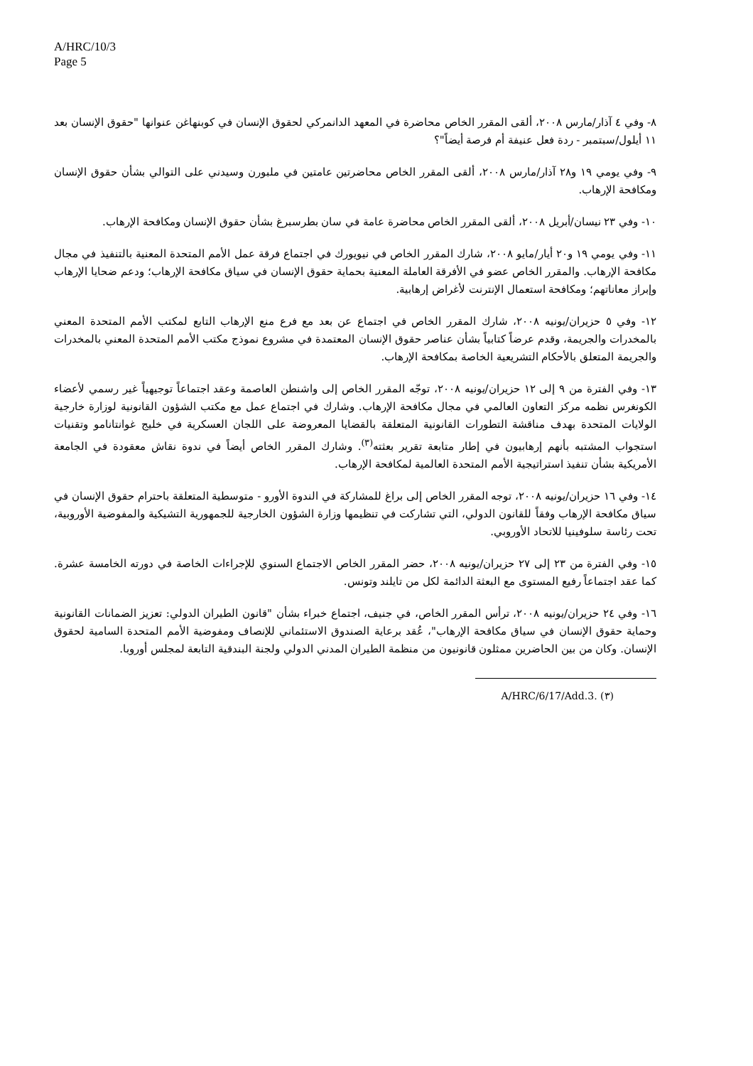A/HRC/10/3
Page 5
٨- وفي ٤ آذار/مارس ٢٠٠٨، ألقى المقرر الخاص محاضرة في المعهد الدانمركي لحقوق الإنسان في كوبنهاغن عنوانها "حقوق الإنسان بعد ١١ أيلول/سبتمبر - ردة فعل عنيفة أم فرصة أيضاً"؟
٩- وفي يومي ١٩ و٢٨ آذار/مارس ٢٠٠٨، ألقى المقرر الخاص محاضرتين عامتين في ملبورن وسيدني على التوالي بشأن حقوق الإنسان ومكافحة الإرهاب.
١٠- وفي ٢٣ نيسان/أبريل ٢٠٠٨، ألقى المقرر الخاص محاضرة عامة في سان بطرسبرغ بشأن حقوق الإنسان ومكافحة الإرهاب.
١١- وفي يومي ١٩ و٢٠ أيار/مايو ٢٠٠٨، شارك المقرر الخاص في نيويورك في اجتماع فرقة عمل الأمم المتحدة المعنية بالتنفيذ في مجال مكافحة الإرهاب. والمقرر الخاص عضو في الأفرقة العاملة المعنية بحماية حقوق الإنسان في سياق مكافحة الإرهاب؛ ودعم ضحايا الإرهاب وإبراز معاناتهم؛ ومكافحة استعمال الإنترنت لأغراض إرهابية.
١٢- وفي ٥ حزيران/يونيه ٢٠٠٨، شارك المقرر الخاص في اجتماع عن بعد مع فرع منع الإرهاب التابع لمكتب الأمم المتحدة المعني بالمخدرات والجريمة، وقدم عرضاً كتابياً بشأن عناصر حقوق الإنسان المعتمدة في مشروع نموذج مكتب الأمم المتحدة المعني بالمخدرات والجريمة المتعلق بالأحكام التشريعية الخاصة بمكافحة الإرهاب.
١٣- وفي الفترة من ٩ إلى ١٢ حزيران/يونيه ٢٠٠٨، توجّه المقرر الخاص إلى واشنطن العاصمة وعقد اجتماعاً توجيهياً غير رسمي لأعضاء الكونغرس نظمه مركز التعاون العالمي في مجال مكافحة الإرهاب. وشارك في اجتماع عمل مع مكتب الشؤون القانونية لوزارة خارجية الولايات المتحدة بهدف مناقشة التطورات القانونية المتعلقة بالقضايا المعروضة على اللجان العسكرية في خليج غوانتانامو وتقنيات استجواب المشتبه بأنهم إرهابيون في إطار متابعة تقرير بعثته<sup>(٣)</sup>. وشارك المقرر الخاص أيضاً في ندوة نقاش معقودة في الجامعة الأمريكية بشأن تنفيذ استراتيجية الأمم المتحدة العالمية لمكافحة الإرهاب.
١٤- وفي ١٦ حزيران/يونيه ٢٠٠٨، توجه المقرر الخاص إلى براغ للمشاركة في الندوة الأورو - متوسطية المتعلقة باحترام حقوق الإنسان في سياق مكافحة الإرهاب وفقاً للقانون الدولي، التي تشاركت في تنظيمها وزارة الشؤون الخارجية للجمهورية التشيكية والمفوضية الأوروبية، تحت رئاسة سلوفينيا للاتحاد الأوروبي.
١٥- وفي الفترة من ٢٣ إلى ٢٧ حزيران/يونيه ٢٠٠٨، حضر المقرر الخاص الاجتماع السنوي للإجراءات الخاصة في دورته الخامسة عشرة. كما عقد اجتماعاً رفيع المستوى مع البعثة الدائمة لكل من تايلند وتونس.
١٦- وفي ٢٤ حزيران/يونيه ٢٠٠٨، ترأس المقرر الخاص، في جنيف، اجتماع خبراء بشأن "قانون الطيران الدولي: تعزيز الضمانات القانونية وحماية حقوق الإنسان في سياق مكافحة الإرهاب"، عُقد برعاية الصندوق الاستئماني للإنصاف ومفوضية الأمم المتحدة السامية لحقوق الإنسان. وكان من بين الحاضرين ممثلون قانونيون من منظمة الطيران المدني الدولي ولجنة البندقية التابعة لمجلس أوروبا.
(٣) A/HRC/6/17/Add.3.